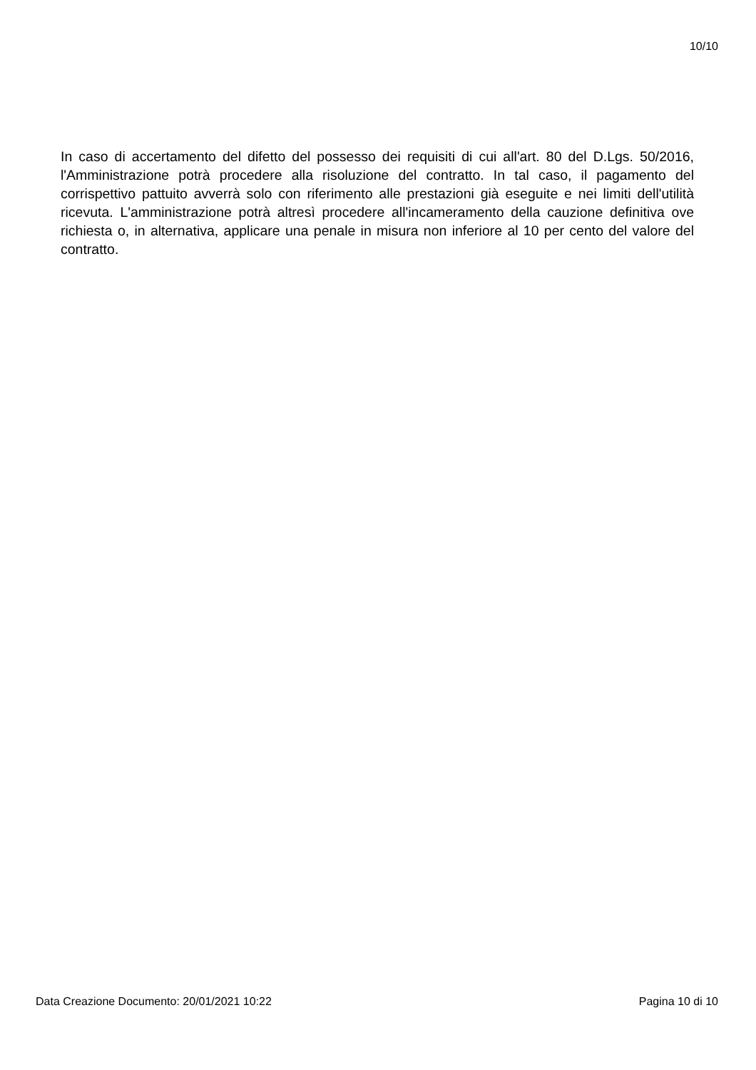10/10
In caso di accertamento del difetto del possesso dei requisiti di cui all'art. 80 del D.Lgs. 50/2016, l'Amministrazione potrà procedere alla risoluzione del contratto. In tal caso, il pagamento del corrispettivo pattuito avverrà solo con riferimento alle prestazioni già eseguite e nei limiti dell'utilità ricevuta. L'amministrazione potrà altresì procedere all'incameramento della cauzione definitiva ove richiesta o, in alternativa, applicare una penale in misura non inferiore al 10 per cento del valore del contratto.
Data Creazione Documento: 20/01/2021 10:22 Pagina 10 di 10